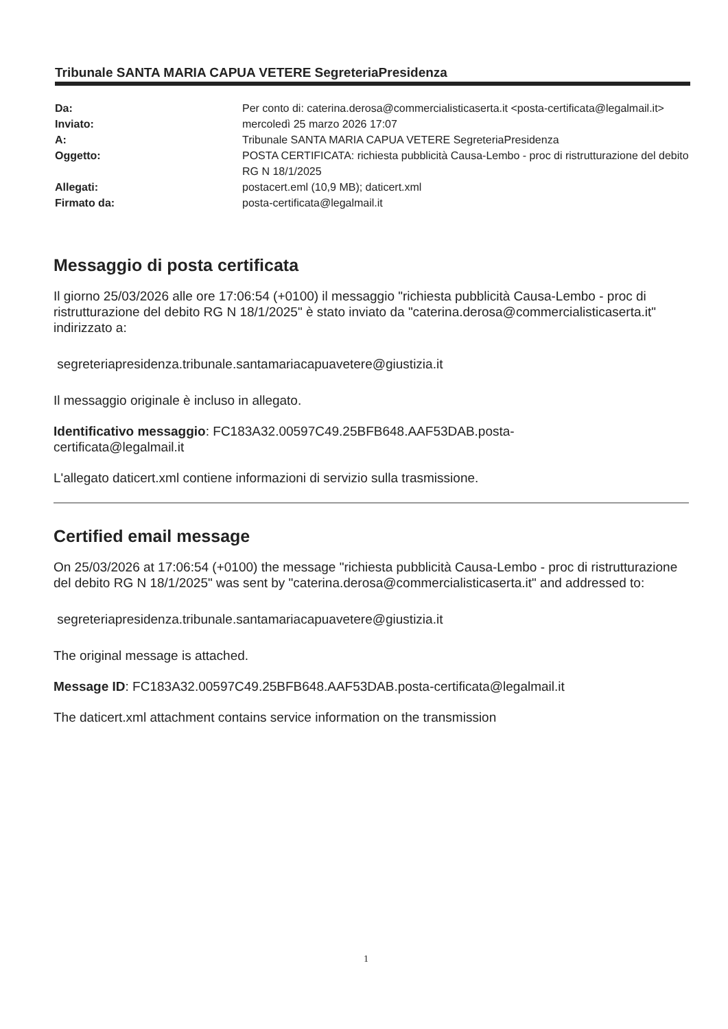Tribunale SANTA MARIA CAPUA VETERE SegreteriaPresidenza
| Da: | Per conto di: caterina.derosa@commercialisticaserta.it <posta-certificata@legalmail.it> |
| Inviato: | mercoledì 25 marzo 2026 17:07 |
| A: | Tribunale SANTA MARIA CAPUA VETERE SegreteriaPresidenza |
| Oggetto: | POSTA CERTIFICATA: richiesta pubblicità Causa-Lembo - proc di ristrutturazione del debito RG N 18/1/2025 |
| Allegati: | postacert.eml (10,9 MB); daticert.xml |
| Firmato da: | posta-certificata@legalmail.it |
Messaggio di posta certificata
Il giorno 25/03/2026 alle ore 17:06:54 (+0100) il messaggio "richiesta pubblicità Causa-Lembo - proc di ristrutturazione del debito RG N 18/1/2025" è stato inviato da "caterina.derosa@commercialisticaserta.it" indirizzato a:
segreteriapresidenza.tribunale.santamariacapuavetere@giustizia.it
Il messaggio originale è incluso in allegato.
Identificativo messaggio: FC183A32.00597C49.25BFB648.AAF53DAB.posta-
certificata@legalmail.it
L'allegato daticert.xml contiene informazioni di servizio sulla trasmissione.
Certified email message
On 25/03/2026 at 17:06:54 (+0100) the message "richiesta pubblicità Causa-Lembo - proc di ristrutturazione del debito RG N 18/1/2025" was sent by "caterina.derosa@commercialisticaserta.it" and addressed to:
segreteriapresidenza.tribunale.santamariacapuavetere@giustizia.it
The original message is attached.
Message ID: FC183A32.00597C49.25BFB648.AAF53DAB.posta-certificata@legalmail.it
The daticert.xml attachment contains service information on the transmission
1